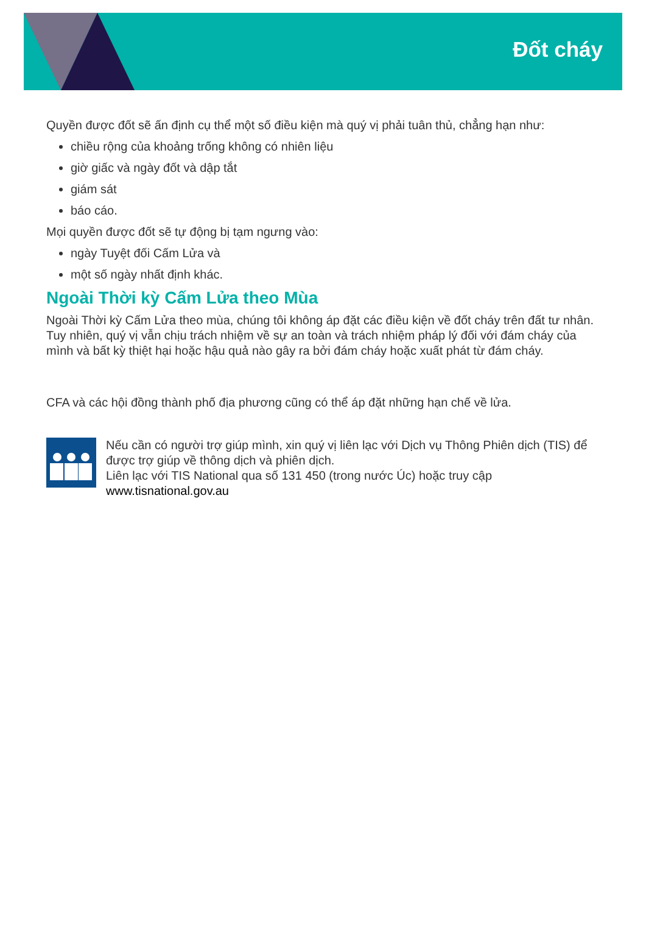Đốt cháy
Quyền được đốt sẽ ấn định cụ thể một số điều kiện mà quý vị phải tuân thủ, chẳng hạn như:
chiều rộng của khoảng trống không có nhiên liệu
giờ giấc và ngày đốt và dập tắt
giám sát
báo cáo.
Mọi quyền được đốt sẽ tự động bị tạm ngưng vào:
ngày Tuyệt đối Cấm Lửa và
một số ngày nhất định khác.
Ngoài Thời kỳ Cấm Lửa theo Mùa
Ngoài Thời kỳ Cấm Lửa theo mùa, chúng tôi không áp đặt các điều kiện về đốt cháy trên đất tư nhân. Tuy nhiên, quý vị vẫn chịu trách nhiệm về sự an toàn và trách nhiệm pháp lý đối với đám cháy của mình và bất kỳ thiệt hại hoặc hậu quả nào gây ra bởi đám cháy hoặc xuất phát từ đám cháy.
CFA và các hội đồng thành phố địa phương cũng có thể áp đặt những hạn chế về lửa.
Nếu cần có người trợ giúp mình, xin quý vị liên lạc với Dịch vụ Thông Phiên dịch (TIS) để được trợ giúp về thông dịch và phiên dịch.
Liên lạc với TIS National qua số 131 450 (trong nước Úc) hoặc truy cập www.tisnational.gov.au